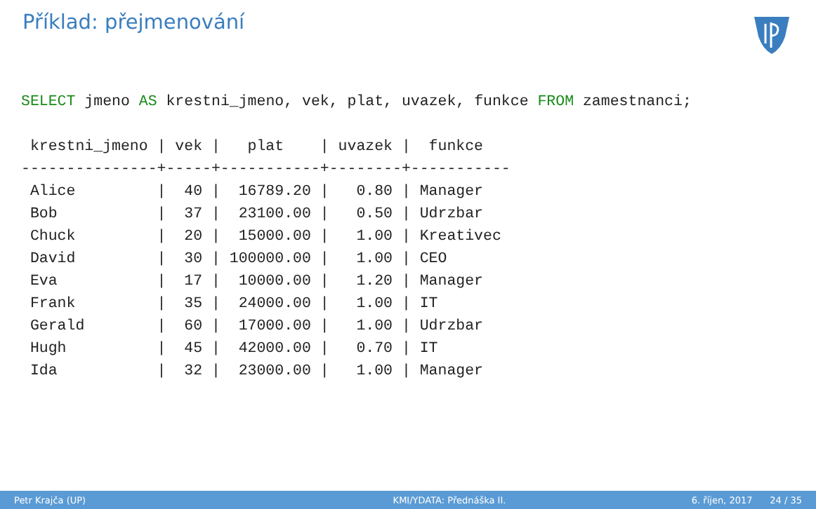Příklad: přejmenování
SELECT jmeno AS krestni_jmeno, vek, plat, uvazek, funkce FROM zamestnanci;

 krestni_jmeno | vek |   plat    | uvazek |  funkce
---------------+-----+-----------+--------+-----------
 Alice         |  40 |  16789.20 |   0.80 | Manager
 Bob           |  37 |  23100.00 |   0.50 | Udrzbar
 Chuck         |  20 |  15000.00 |   1.00 | Kreativec
 David         |  30 | 100000.00 |   1.00 | CEO
 Eva           |  17 |  10000.00 |   1.20 | Manager
 Frank         |  35 |  24000.00 |   1.00 | IT
 Gerald        |  60 |  17000.00 |   1.00 | Udrzbar
 Hugh          |  45 |  42000.00 |   0.70 | IT
 Ida           |  32 |  23000.00 |   1.00 | Manager
Petr Krajča (UP) KMI/YDATA: Přednáška II. 6. říjen, 2017 24 / 35